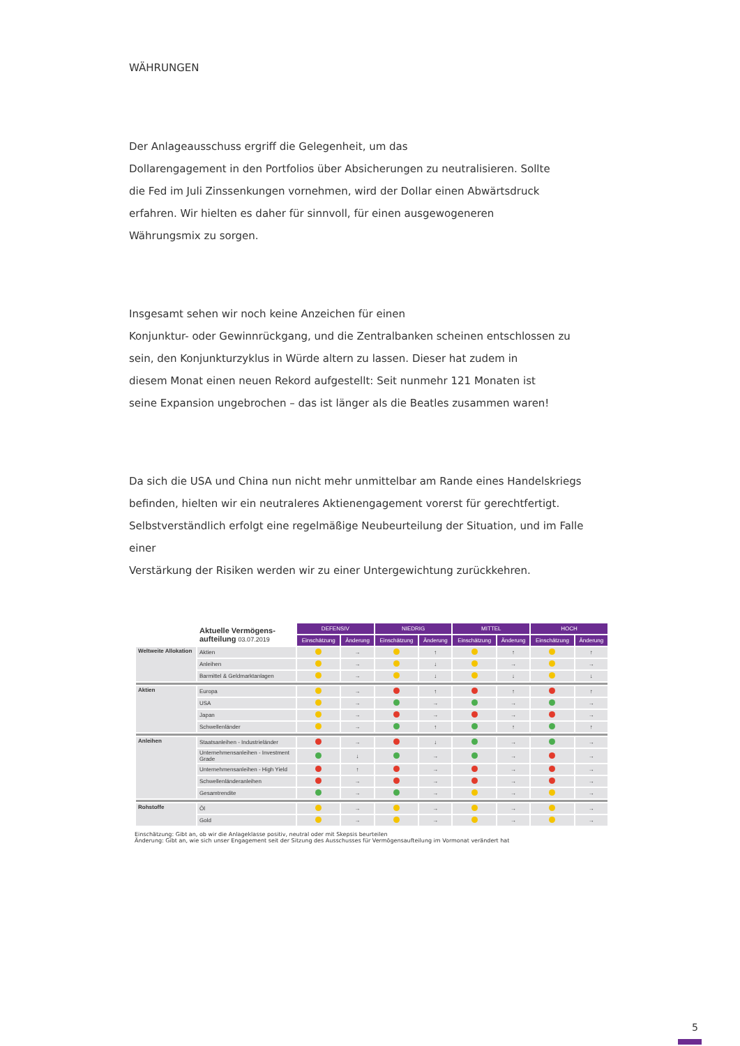WÄHRUNGEN
Der Anlageausschuss ergriff die Gelegenheit, um das
Dollarengagement in den Portfolios über Absicherungen zu neutralisieren. Sollte
die Fed im Juli Zinssenkungen vornehmen, wird der Dollar einen Abwärtsdruck
erfahren. Wir hielten es daher für sinnvoll, für einen ausgewogeneren
Währungsmix zu sorgen.
Insgesamt sehen wir noch keine Anzeichen für einen
Konjunktur- oder Gewinnrückgang, und die Zentralbanken scheinen entschlossen zu
sein, den Konjunkturzyklus in Würde altern zu lassen. Dieser hat zudem in
diesem Monat einen neuen Rekord aufgestellt: Seit nunmehr 121 Monaten ist
seine Expansion ungebrochen – das ist länger als die Beatles zusammen waren!
Da sich die USA und China nun nicht mehr unmittelbar am Rande eines Handelskriegs
befinden, hielten wir ein neutraleres Aktienengagement vorerst für gerechtfertigt.
Selbstverständlich erfolgt eine regelmäßige Neubeurteilung der Situation, und im Falle einer
Verstärkung der Risiken werden wir zu einer Untergewichtung zurückkehren.
| | Aktuelle Vermögens- aufteilung 03.07.2019 | DEFENSIV | | NIEDRIG | | MITTEL | | HOCH | |
| --- | --- | --- | --- | --- | --- | --- | --- | --- | --- |
| | | Einschätzung | Änderung | Einschätzung | Änderung | Einschätzung | Änderung | Einschätzung | Änderung |
| Weltweite Allokation | Aktien | | → | | ↑ | | ↑ | | ↑ |
| | Anleihen | | → | | ↓ | | → | | → |
| | Barmittel & Geldmarktanlagen | | → | | ↓ | | ↓ | | ↓ |
| Aktien | Europa | | → | | ↑ | | ↑ | | ↑ |
| | USA | | → | | → | | → | | → |
| | Japan | | → | | → | | → | | → |
| | Schwellenländer | | → | | ↑ | | ↑ | | ↑ |
| Anleihen | Staatsanleihen - Industrieländer | | → | | ↓ | | → | | → |
| | Unternehmensanleihen - Investment Grade | | ↓ | | → | | → | | → |
| | Unternehmensanleihen - High Yield | | ↑ | | → | | → | | → |
| | Schwellenländeranleihen | | → | | → | | → | | → |
| | Gesamtrendite | | → | | → | | → | | → |
| Rohstoffe | Öl | | → | | → | | → | | → |
| | Gold | | → | | → | | → | | → |
Einschätzung: Gibt an, ob wir die Anlageklasse positiv, neutral oder mit Skepsis beurteilen
Änderung: Gibt an, wie sich unser Engagement seit der Sitzung des Ausschusses für Vermögensaufteilung im Vormonat verändert hat
5